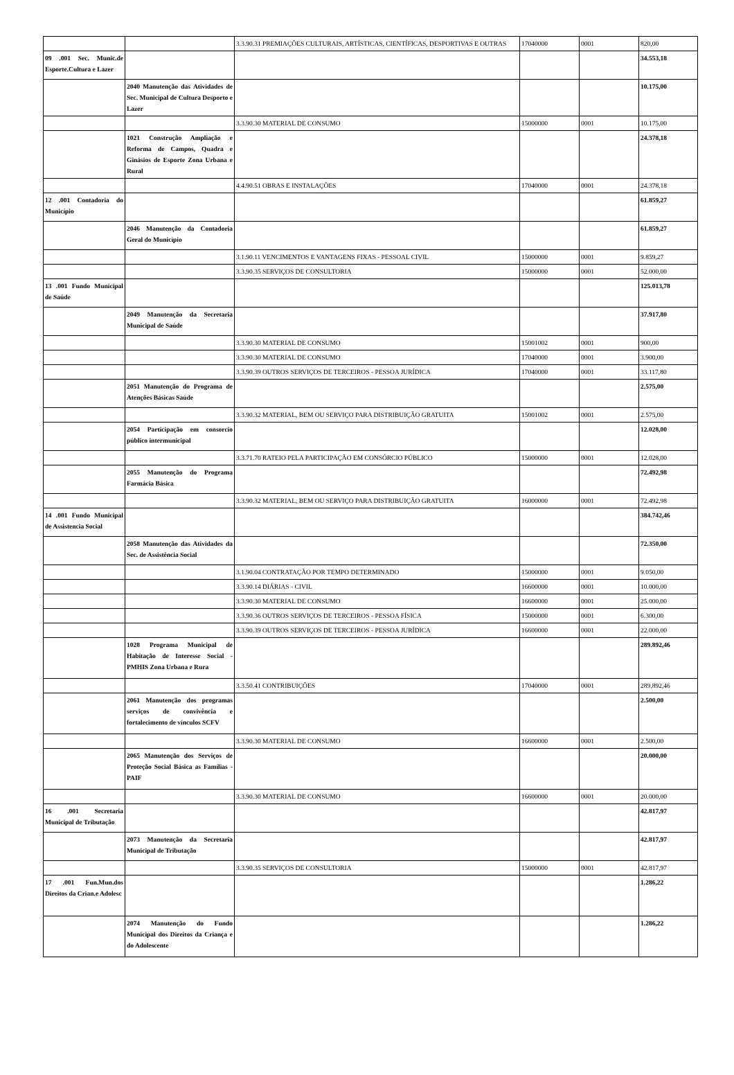| | | 3.3.90.31 PREMIAÇÕES CULTURAIS, ARTÍSTICAS, CIENTÍFICAS, DESPORTIVAS E OUTRAS | 17040000 | 0001 | 820,00 |
| 09 .001 Sec. Munic.de Esporte.Cultura e Lazer | | | | | 34.553,18 |
| | 2040 Manutenção das Atividades de Sec. Municipal de Cultura Desporto e Lazer | | | | 10.175,00 |
| | | 3.3.90.30 MATERIAL DE CONSUMO | 15000000 | 0001 | 10.175,00 |
| | 1021 Construção Ampliação e Reforma de Campos, Quadra e Ginásios de Esporte Zona Urbana e Rural | | | | 24.378,18 |
| | | 4.4.90.51 OBRAS E INSTALAÇÕES | 17040000 | 0001 | 24.378,18 |
| 12 .001 Contadoria do Município | | | | | 61.859,27 |
| | 2046 Manutenção da Contadoria Geral do Município | | | | 61.859,27 |
| | | 3.1.90.11 VENCIMENTOS E VANTAGENS FIXAS - PESSOAL CIVIL | 15000000 | 0001 | 9.859,27 |
| | | 3.3.90.35 SERVIÇOS DE CONSULTORIA | 15000000 | 0001 | 52.000,00 |
| 13 .001 Fundo Municipal de Saúde | | | | | 125.013,78 |
| | 2049 Manutenção da Secretaria Municipal de Saúde | | | | 37.917,80 |
| | | 3.3.90.30 MATERIAL DE CONSUMO | 15001002 | 0001 | 900,00 |
| | | 3.3.90.30 MATERIAL DE CONSUMO | 17040000 | 0001 | 3.900,00 |
| | | 3.3.90.39 OUTROS SERVIÇOS DE TERCEIROS - PESSOA JURÍDICA | 17040000 | 0001 | 33.117,80 |
| | 2051 Manutenção do Programa de Atenções Básicas Saúde | | | | 2.575,00 |
| | | 3.3.90.32 MATERIAL, BEM OU SERVIÇO PARA DISTRIBUIÇÃO GRATUITA | 15001002 | 0001 | 2.575,00 |
| | 2054 Participação em consorcio público intermunicipal | | | | 12.028,00 |
| | | 3.3.71.70 RATEIO PELA PARTICIPAÇÃO EM CONSÓRCIO PÚBLICO | 15000000 | 0001 | 12.028,00 |
| | 2055 Manutenção do Programa Farmácia Básica | | | | 72.492,98 |
| | | 3.3.90.32 MATERIAL, BEM OU SERVIÇO PARA DISTRIBUIÇÃO GRATUITA | 16000000 | 0001 | 72.492,98 |
| 14 .001 Fundo Municipal de Assistencia Social | | | | | 384.742,46 |
| | 2058 Manutenção das Atividades da Sec. de Assistência Social | | | | 72.350,00 |
| | | 3.1.90.04 CONTRATAÇÃO POR TEMPO DETERMINADO | 15000000 | 0001 | 9.050,00 |
| | | 3.3.90.14 DIÁRIAS - CIVIL | 16600000 | 0001 | 10.000,00 |
| | | 3.3.90.30 MATERIAL DE CONSUMO | 16600000 | 0001 | 25.000,00 |
| | | 3.3.90.36 OUTROS SERVIÇOS DE TERCEIROS - PESSOA FÍSICA | 15000000 | 0001 | 6.300,00 |
| | | 3.3.90.39 OUTROS SERVIÇOS DE TERCEIROS - PESSOA JURÍDICA | 16600000 | 0001 | 22.000,00 |
| | 1028 Programa Municipal de Habitação de Interesse Social - PMHIS Zona Urbana e Rura | | | | 289.892,46 |
| | | 3.3.50.41 CONTRIBUIÇÕES | 17040000 | 0001 | 289.892,46 |
| | 2061 Manutenção dos programas serviços de convivência e fortalecimento de vínculos SCFV | | | | 2.500,00 |
| | | 3.3.90.30 MATERIAL DE CONSUMO | 16600000 | 0001 | 2.500,00 |
| | 2065 Manutenção dos Serviços de Proteção Social Básica as Famílias - PAIF | | | | 20.000,00 |
| | | 3.3.90.30 MATERIAL DE CONSUMO | 16600000 | 0001 | 20.000,00 |
| 16 .001 Secretaria Municipal de Tributação | | | | | 42.817,97 |
| | 2073 Manutenção da Secretaria Municipal de Tributação | | | | 42.817,97 |
| | | 3.3.90.35 SERVIÇOS DE CONSULTORIA | 15000000 | 0001 | 42.817,97 |
| 17 .001 Fun.Mun.dos Direitos da Crian.e Adolesc | | | | | 1.286,22 |
| | 2074 Manutenção do Fundo Municipal dos Direitos da Criança e do Adolescente | | | | 1.286,22 |